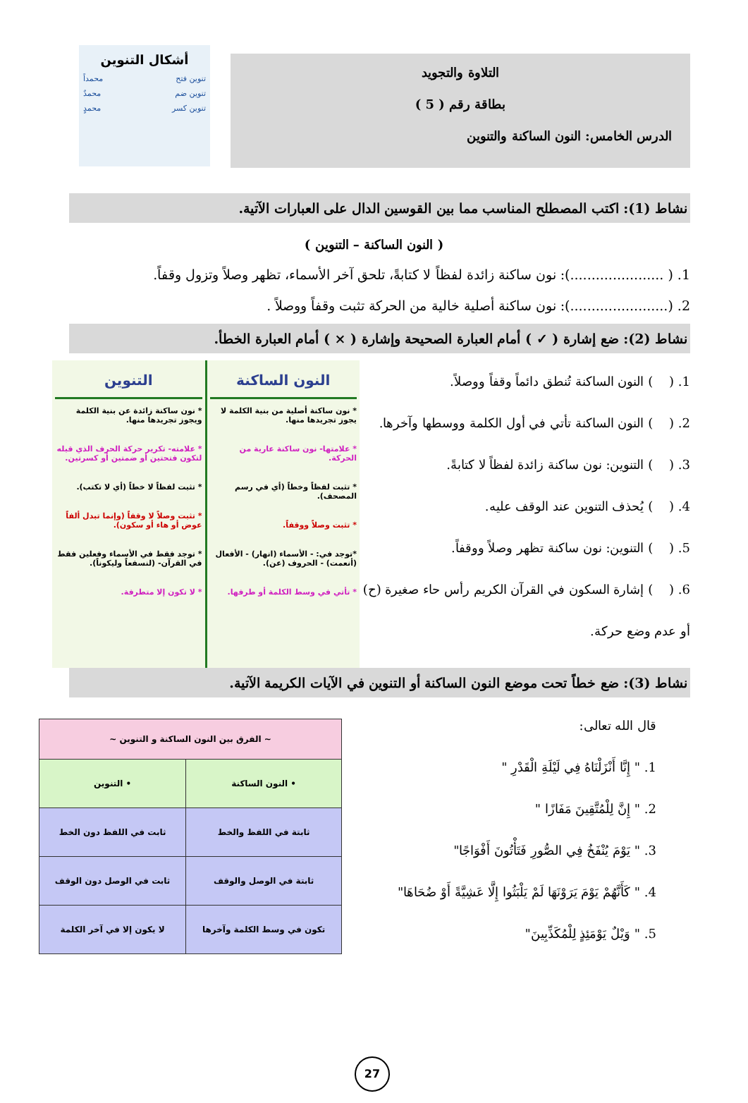التلاوة والتجويد
بطاقة رقم ( 5 )
الدرس الخامس: النون الساكنة والتنوين
أشكال التنوين
تنوين فتح محمداً
تنوين ضم محمدٌ
تنوين كسر محمدٍ
نشاط (1): اكتب المصطلح المناسب مما بين القوسين الدال على العبارات الآتية.
( النون الساكنة – التنوين )
1. ( ......................): نون ساكنة زائدة لفظاً لا كتابةً، تلحق آخر الأسماء، تظهر وصلاً وتزول وقفاً.
2. (.......................): نون ساكنة أصلية خالية من الحركة تثبت وقفاً ووصلاً .
نشاط (2): ضع إشارة ( ✓ ) أمام العبارة الصحيحة وإشارة ( × ) أمام العبارة الخطأ.
1. ( ) النون الساكنة تُنطق دائماً وقفاً ووصلاً.
2. ( ) النون الساكنة تأتي في أول الكلمة ووسطها وآخرها.
3. ( ) التنوين: نون ساكنة زائدة لفظاً لا كتابةً.
4. ( ) يُحذف التنوين عند الوقف عليه.
5. ( ) التنوين: نون ساكنة تظهر وصلاً ووقفاً.
6. ( ) إشارة السكون في القرآن الكريم رأس حاء صغيرة (ح) أو عدم وضع حركة.
النون الساكنة
* نون ساكنة أصلية من بنية الكلمة لا يجوز تجريدها منها.
* علامتها- نون ساكنة عارية من الحركة.
* تثبت لفظاً وخطاً (أي في رسم المصحف).
* تثبت وصلاً ووقفاً.
*توجد في: - الأسماء (انهار) - الأفعال (أنعمت) - الحروف (عن).
* تأتي في وسط الكلمة أو طرفها.
التنوين
* نون ساكنة زائدة عن بنية الكلمة ويجوز تجريدها منها.
* علامته- تكرير حركة الحرف الذي قبله لتكون فتحتين أو ضمتين أو كسرتين.
* تثبت لفظاً لا خطاً (أي لا تكتب).
* تثبت وصلاً لا وقفاً (وإنما تبدل ألفاً عوض أو هاء أو سكون).
* توجد فقط في الأسماء وفعلين فقط في القرآن- (لنسفعاً وليكوناً).
* لا تكون إلا متطرفة.
نشاط (3): ضع خطاً تحت موضع النون الساكنة أو التنوين في الآيات الكريمة الآتية.
قال الله تعالى:
1. " إِنَّا أَنْزَلْنَاهُ فِي لَيْلَةِ الْقَدْرِ "
2. " إِنَّ لِلْمُتَّقِينَ مَفَازًا "
3. " يَوْمَ يُنْفَخُ فِي الصُّورِ فَتَأْتُونَ أَفْوَاجًا"
4. " كَأَنَّهُمْ يَوْمَ يَرَوْنَهَا لَمْ يَلْبَثُوا إِلَّا عَشِيَّةً أَوْ ضُحَاهَا"
5. " وَيْلٌ يَوْمَئِذٍ لِلْمُكَذِّبِينَ"
| ~ الفرق بين النون الساكنة و التنوين ~ | |
| --- | --- |
| • النون الساكنة | • التنوين |
| ثابتة في اللفظ والخط | ثابت في اللفظ دون الخط |
| ثابتة في الوصل والوقف | ثابت في الوصل دون الوقف |
| تكون في وسط الكلمة وآخرها | لا يكون إلا في آخر الكلمة |
27